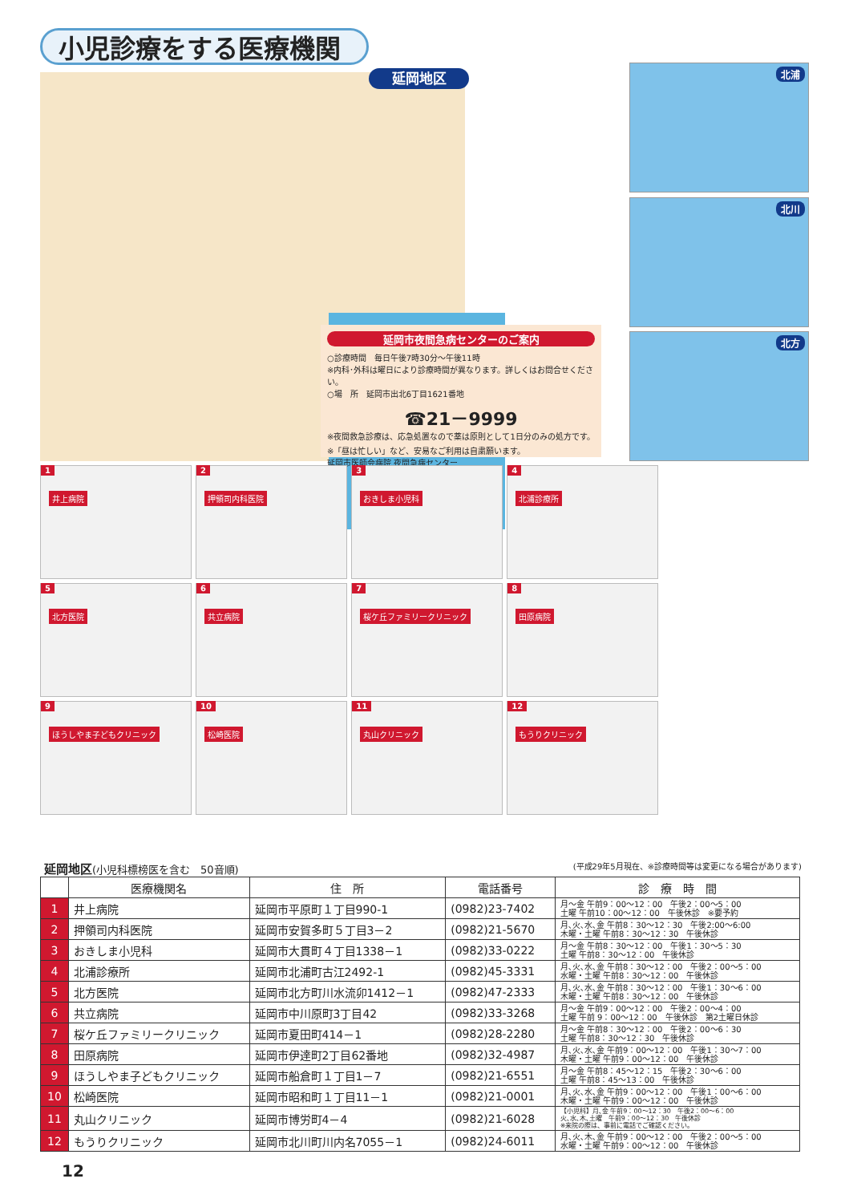小児診療をする医療機関
延岡地区
延岡市夜間急病センターのご案内
○診療時間　毎日午後7時30分～午後11時
※内科･外科は曜日により診療時間が異なります。詳しくはお問合せください。
○場　所　延岡市出北6丁目1621番地
☎21－9999
※夜間救急診療は、応急処置なので薬は原則として1日分のみの処方です。
※「昼は忙しい」など、安易なご利用は自粛願います。
延岡市医師会病院 夜間急病センター
北浦
北川
北方
1 井上病院
2 押領司内科医院
3 おきしま小児科
4 北浦診療所
5 北方医院
6 共立病院
7 桜ケ丘ファミリークリニック
8 田原病院
9 ほうしやま子どもクリニック
10 松崎医院
11 丸山クリニック
12 もうりクリニック
延岡地区(小児科標榜医を含む　50音順) (平成29年5月現在、※診療時間等は変更になる場合があります)
| | 医療機関名 | 住 所 | 電話番号 | 診 療 時 間 |
| --- | --- | --- | --- | --- |
| 1 | 井上病院 | 延岡市平原町１丁目990-1 | (0982)23-7402 | 月～金 午前9：00～12：00 午後2：00～5：00 土曜 午前10：00～12：00 午後休診 ※要予約 |
| 2 | 押領司内科医院 | 延岡市安賀多町５丁目3－2 | (0982)21-5670 | 月､火､水､金 午前8：30～12：30 午後2:00～6:00 木曜・土曜 午前8：30～12：30 午後休診 |
| 3 | おきしま小児科 | 延岡市大貫町４丁目1338－1 | (0982)33-0222 | 月～金 午前8：30～12：00 午後1：30～5：30 土曜 午前8：30～12：00 午後休診 |
| 4 | 北浦診療所 | 延岡市北浦町古江2492-1 | (0982)45-3331 | 月､火､水､金 午前8：30～12：00 午後2：00～5：00 水曜・土曜 午前8：30～12：00 午後休診 |
| 5 | 北方医院 | 延岡市北方町川水流卯1412－1 | (0982)47-2333 | 月､火､水､金 午前8：30～12：00 午後1：30～6：00 木曜・土曜 午前8：30～12：00 午後休診 |
| 6 | 共立病院 | 延岡市中川原町3丁目42 | (0982)33-3268 | 月～金 午前9：00～12：00 午後2：00～4：00 土曜 午前 9：00～12：00 午後休診 第2土曜日休診 |
| 7 | 桜ケ丘ファミリークリニック | 延岡市夏田町414－1 | (0982)28-2280 | 月～金 午前8：30～12：00 午後2：00～6：30 土曜 午前8：30～12：30 午後休診 |
| 8 | 田原病院 | 延岡市伊達町2丁目62番地 | (0982)32-4987 | 月､火､水､金 午前9：00～12：00 午後1：30～7：00 木曜・土曜 午前9：00～12：00 午後休診 |
| 9 | ほうしやま子どもクリニック | 延岡市船倉町１丁目1－7 | (0982)21-6551 | 月～金 午前8：45～12：15 午後2：30～6：00 土曜 午前8：45～13：00 午後休診 |
| 10 | 松崎医院 | 延岡市昭和町１丁目11－1 | (0982)21-0001 | 月､火､水､金 午前9：00～12：00 午後1：00～6：00 木曜・土曜 午前9：00～12：00 午後休診 |
| 11 | 丸山クリニック | 延岡市博労町4－4 | (0982)21-6028 | 【小児科】月､金 午前9：00～12：30 午後2：00～6：00 火､水､木､土曜 午前9：00～12：30 午後休診 ※来院の際は、事前に電話でご確認ください。 |
| 12 | もうりクリニック | 延岡市北川町川内名7055－1 | (0982)24-6011 | 月､火､木､金 午前9：00～12：00 午後2：00～5：00 水曜・土曜 午前9：00～12：00 午後休診 |
12